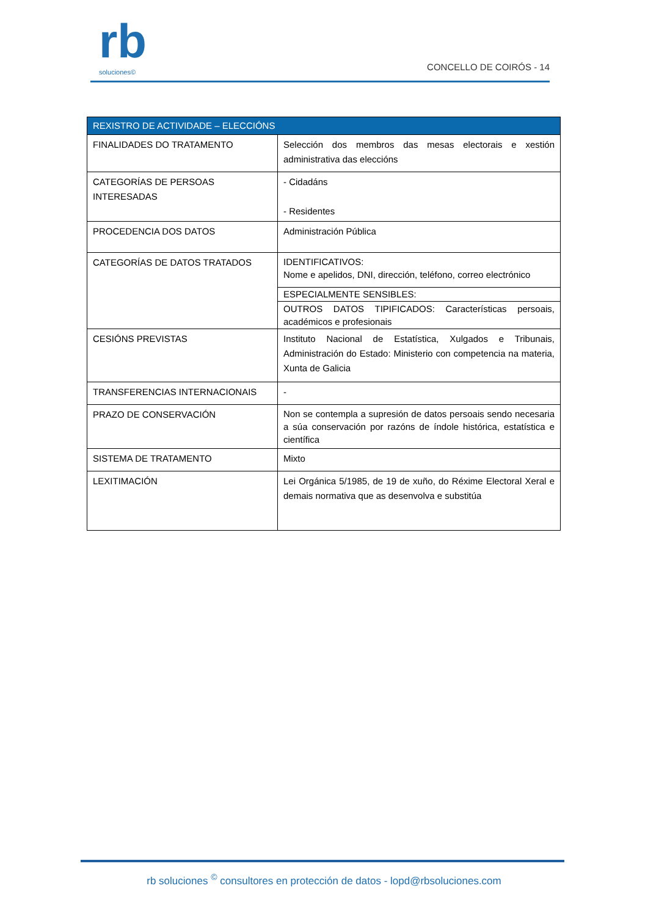rb
soluciones©
CONCELLO DE COIRÓS - 14
| REXISTRO DE ACTIVIDADE – ELECCIÓNS | |
| --- | --- |
| FINALIDADES DO TRATAMENTO | Selección dos membros das mesas electorais e xestión administrativa das eleccións |
| CATEGORÍAS DE PERSOAS INTERESADAS | - Cidadáns - Residentes |
| PROCEDENCIA DOS DATOS | Administración Pública |
| CATEGORÍAS DE DATOS TRATADOS | IDENTIFICATIVOS: Nome e apelidos, DNI, dirección, teléfono, correo electrónico |
| | ESPECIALMENTE SENSIBLES: |
| | OUTROS DATOS TIPIFICADOS: Características persoais, académicos e profesionais |
| CESIÓNS PREVISTAS | Instituto Nacional de Estatística, Xulgados e Tribunais, Administración do Estado: Ministerio con competencia na materia, Xunta de Galicia |
| TRANSFERENCIAS INTERNACIONAIS | - |
| PRAZO DE CONSERVACIÓN | Non se contempla a supresión de datos persoais sendo necesaria a súa conservación por razóns de índole histórica, estatística e científica |
| SISTEMA DE TRATAMENTO | Mixto |
| LEXITIMACIÓN | Lei Orgánica 5/1985, de 19 de xuño, do Réxime Electoral Xeral e demais normativa que as desenvolva e substitúa |
rb soluciones <sup>©</sup> consultores en protección de datos - lopd@rbsoluciones.com